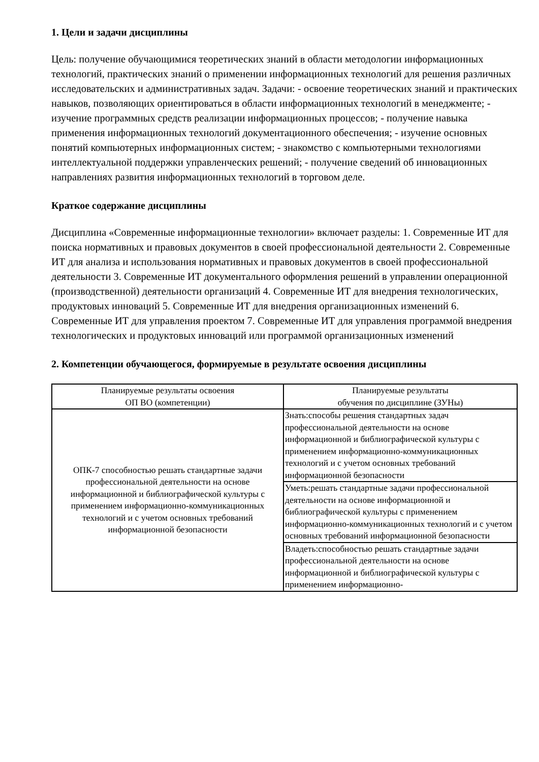1. Цели и задачи дисциплины
Цель: получение обучающимися теоретических знаний в области методологии информационных технологий, практических знаний о применении информационных технологий для решения различных исследовательских и административных задач. Задачи: - освоение теоретических знаний и практических навыков, позволяющих ориентироваться в области информационных технологий в менеджменте; - изучение программных средств реализации информационных процессов; - получение навыка применения информационных технологий документационного обеспечения; - изучение основных понятий компьютерных информационных систем; - знакомство с компьютерными технологиями интеллектуальной поддержки управленческих решений; - получение сведений об инновационных направлениях развития информационных технологий в торговом деле.
Краткое содержание дисциплины
Дисциплина «Современные информационные технологии» включает разделы: 1. Современные ИТ для поиска нормативных и правовых документов в своей профессиональной деятельности 2. Современные ИТ для анализа и использования нормативных и правовых документов в своей профессиональной деятельности 3. Современные ИТ документального оформления решений в управлении операционной (производственной) деятельности организаций 4. Современные ИТ для внедрения технологических, продуктовых инноваций 5. Современные ИТ для внедрения организационных изменений 6. Современные ИТ для управления проектом 7. Современные ИТ для управления программой внедрения технологических и продуктовых инноваций или программой организационных изменений
2. Компетенции обучающегося, формируемые в результате освоения дисциплины
| Планируемые результаты освоения ОП ВО (компетенции) | Планируемые результаты обучения по дисциплине (ЗУНы) |
| --- | --- |
| ОПК-7 способностью решать стандартные задачи профессиональной деятельности на основе информационной и библиографической культуры с применением информационно-коммуникационных технологий и с учетом основных требований информационной безопасности | Знать:способы решения стандартных задач профессиональной деятельности на основе информационной и библиографической культуры с применением информационно-коммуникационных технологий и с учетом основных требований информационной безопасности |
| | Уметь:решать стандартные задачи профессиональной деятельности на основе информационной и библиографической культуры с применением информационно-коммуникационных технологий и с учетом основных требований информационной безопасности |
| | Владеть:способностью решать стандартные задачи профессиональной деятельности на основе информационной и библиографической культуры с применением информационно- |